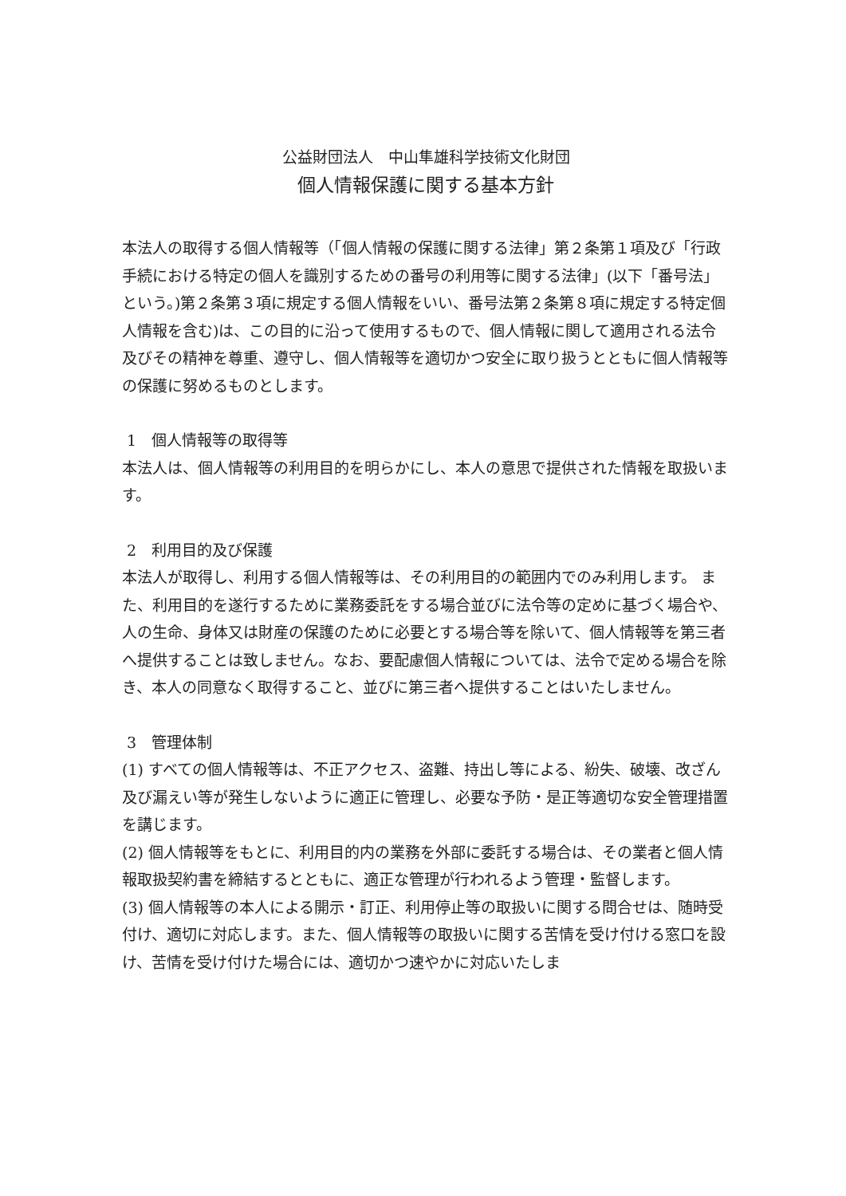公益財団法人　中山隼雄科学技術文化財団
個人情報保護に関する基本方針
本法人の取得する個人情報等（「個人情報の保護に関する法律」第２条第１項及び「行政手続における特定の個人を識別するための番号の利用等に関する法律」(以下「番号法」という。)第２条第３項に規定する個人情報をいい、番号法第２条第８項に規定する特定個人情報を含む)は、この目的に沿って使用するもので、個人情報に関して適用される法令及びその精神を尊重、遵守し、個人情報等を適切かつ安全に取り扱うとともに個人情報等の保護に努めるものとします。
1　個人情報等の取得等
本法人は、個人情報等の利用目的を明らかにし、本人の意思で提供された情報を取扱います。
2　利用目的及び保護
本法人が取得し、利用する個人情報等は、その利用目的の範囲内でのみ利用します。 また、利用目的を遂行するために業務委託をする場合並びに法令等の定めに基づく場合や、人の生命、身体又は財産の保護のために必要とする場合等を除いて、個人情報等を第三者へ提供することは致しません。なお、要配慮個人情報については、法令で定める場合を除き、本人の同意なく取得すること、並びに第三者へ提供することはいたしません。
3　管理体制
(1) すべての個人情報等は、不正アクセス、盗難、持出し等による、紛失、破壊、改ざん及び漏えい等が発生しないように適正に管理し、必要な予防・是正等適切な安全管理措置を講じます。
(2) 個人情報等をもとに、利用目的内の業務を外部に委託する場合は、その業者と個人情報取扱契約書を締結するとともに、適正な管理が行われるよう管理・監督します。
(3) 個人情報等の本人による開示・訂正、利用停止等の取扱いに関する問合せは、随時受付け、適切に対応します。また、個人情報等の取扱いに関する苦情を受け付ける窓口を設け、苦情を受け付けた場合には、適切かつ速やかに対応いたしま